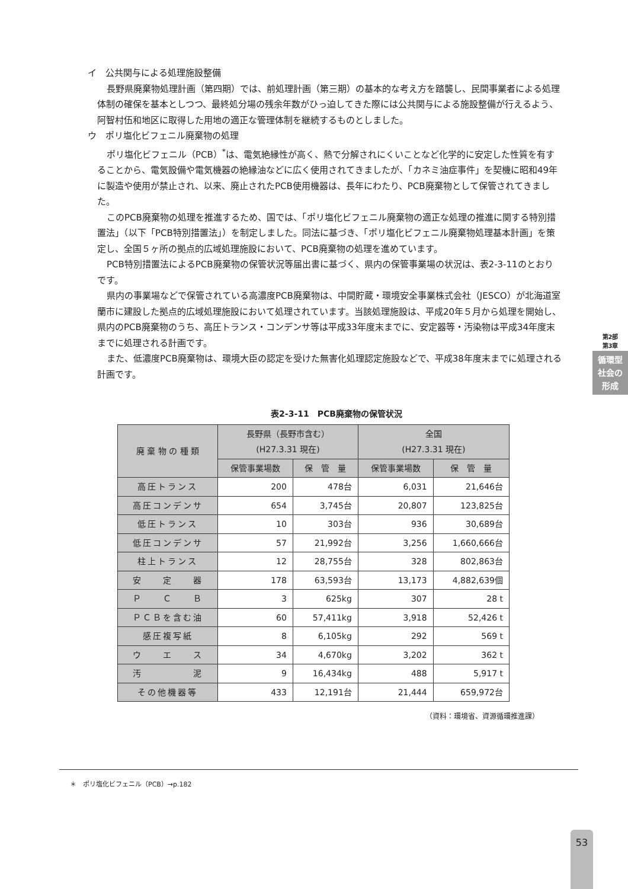イ　公共関与による処理施設整備
長野県廃棄物処理計画（第四期）では、前処理計画（第三期）の基本的な考え方を踏襲し、民間事業者による処理体制の確保を基本としつつ、最終処分場の残余年数がひっ迫してきた際には公共関与による施設整備が行えるよう、阿智村伍和地区に取得した用地の適正な管理体制を継続するものとしました。
ウ　ポリ塩化ビフェニル廃棄物の処理
ポリ塩化ビフェニル（PCB）<sup>*</sup>は、電気絶縁性が高く、熱で分解されにくいことなど化学的に安定した性質を有することから、電気設備や電気機器の絶縁油などに広く使用されてきましたが、「カネミ油症事件」を契機に昭和49年に製造や使用が禁止され、以来、廃止されたPCB使用機器は、長年にわたり、PCB廃棄物として保管されてきました。
このPCB廃棄物の処理を推進するため、国では、「ポリ塩化ビフェニル廃棄物の適正な処理の推進に関する特別措置法」（以下「PCB特別措置法」）を制定しました。同法に基づき、「ポリ塩化ビフェニル廃棄物処理基本計画」を策定し、全国５ヶ所の拠点的広域処理施設において、PCB廃棄物の処理を進めています。
PCB特別措置法によるPCB廃棄物の保管状況等届出書に基づく、県内の保管事業場の状況は、表2-3-11のとおりです。
県内の事業場などで保管されている高濃度PCB廃棄物は、中間貯蔵・環境安全事業株式会社（JESCO）が北海道室蘭市に建設した拠点的広域処理施設において処理されています。当該処理施設は、平成20年５月から処理を開始し、県内のPCB廃棄物のうち、高圧トランス・コンデンサ等は平成33年度末までに、安定器等・汚染物は平成34年度末までに処理される計画です。
また、低濃度PCB廃棄物は、環境大臣の認定を受けた無害化処理認定施設などで、平成38年度末までに処理される計画です。
表2-3-11　PCB廃棄物の保管状況
| 廃 棄 物 の 種 類 | 長野県（長野市含む） (H27.3.31 現在) | | 全国 (H27.3.31 現在) | |
| --- | --- | --- | --- | --- |
| | 保管事業場数 | 保 管 量 | 保管事業場数 | 保 管 量 |
| 高圧トランス | 200 | 478台 | 6,031 | 21,646台 |
| 高圧コンデンサ | 654 | 3,745台 | 20,807 | 123,825台 |
| 低圧トランス | 10 | 303台 | 936 | 30,689台 |
| 低圧コンデンサ | 57 | 21,992台 | 3,256 | 1,660,666台 |
| 柱上トランス | 12 | 28,755台 | 328 | 802,863台 |
| 安 定 器 | 178 | 63,593台 | 13,173 | 4,882,639個 |
| Ｐ Ｃ Ｂ | 3 | 625kg | 307 | 28 t |
| ＰＣＢを含む油 | 60 | 57,411kg | 3,918 | 52,426 t |
| 感圧複写紙 | 8 | 6,105kg | 292 | 569 t |
| ウ エ ス | 34 | 4,670kg | 3,202 | 362 t |
| 汚 泥 | 9 | 16,434kg | 488 | 5,917 t |
| その他機器等 | 433 | 12,191台 | 21,444 | 659,972台 |
（資料：環境省、資源循環推進課）
第2部
第3章
循環型社会の形成
＊　ポリ塩化ビフェニル（PCB）→p.182
53